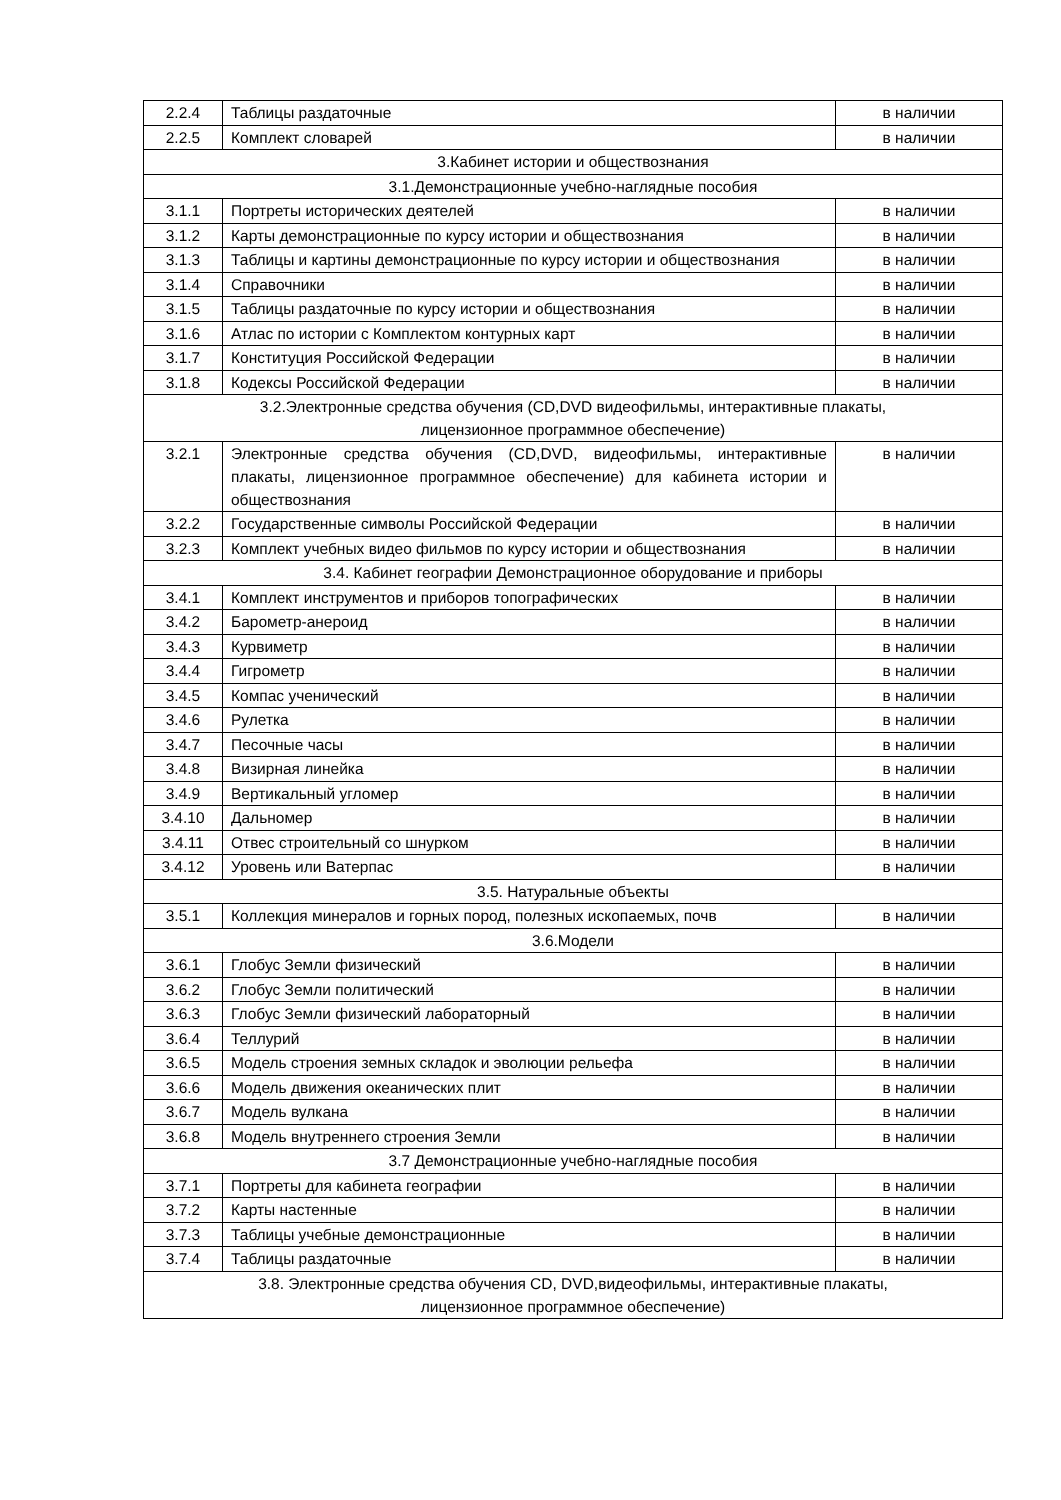| 2.2.4 | Таблицы раздаточные | в наличии |
| 2.2.5 | Комплект словарей | в наличии |
| 3.Кабинет истории и обществознания | | |
| 3.1.Демонстрационные учебно-наглядные пособия | | |
| 3.1.1 | Портреты исторических деятелей | в наличии |
| 3.1.2 | Карты демонстрационные по курсу истории и обществознания | в наличии |
| 3.1.3 | Таблицы и картины демонстрационные по курсу истории и обществознания | в наличии |
| 3.1.4 | Справочники | в наличии |
| 3.1.5 | Таблицы раздаточные по курсу истории и обществознания | в наличии |
| 3.1.6 | Атлас по истории с Комплектом контурных карт | в наличии |
| 3.1.7 | Конституция Российской Федерации | в наличии |
| 3.1.8 | Кодексы Российской Федерации | в наличии |
| 3.2.Электронные средства обучения (CD,DVD видеофильмы, интерактивные плакаты, лицензионное программное обеспечение) | | |
| 3.2.1 | Электронные средства обучения (CD,DVD, видеофильмы, интерактивные плакаты, лицензионное программное обеспечение) для кабинета истории и обществознания | в наличии |
| 3.2.2 | Государственные символы Российской Федерации | в наличии |
| 3.2.3 | Комплект учебных видео фильмов по курсу истории и обществознания | в наличии |
| 3.4. Кабинет географии Демонстрационное оборудование и приборы | | |
| 3.4.1 | Комплект инструментов и приборов топографических | в наличии |
| 3.4.2 | Барометр-анероид | в наличии |
| 3.4.3 | Курвиметр | в наличии |
| 3.4.4 | Гигрометр | в наличии |
| 3.4.5 | Компас ученический | в наличии |
| 3.4.6 | Рулетка | в наличии |
| 3.4.7 | Песочные часы | в наличии |
| 3.4.8 | Визирная линейка | в наличии |
| 3.4.9 | Вертикальный угломер | в наличии |
| 3.4.10 | Дальномер | в наличии |
| 3.4.11 | Отвес строительный со шнурком | в наличии |
| 3.4.12 | Уровень или Ватерпас | в наличии |
| 3.5. Натуральные объекты | | |
| 3.5.1 | Коллекция минералов и горных пород, полезных ископаемых, почв | в наличии |
| 3.6.Модели | | |
| 3.6.1 | Глобус Земли физический | в наличии |
| 3.6.2 | Глобус Земли политический | в наличии |
| 3.6.3 | Глобус Земли физический лабораторный | в наличии |
| 3.6.4 | Теллурий | в наличии |
| 3.6.5 | Модель строения земных складок и эволюции рельефа | в наличии |
| 3.6.6 | Модель движения океанических плит | в наличии |
| 3.6.7 | Модель вулкана | в наличии |
| 3.6.8 | Модель внутреннего строения Земли | в наличии |
| 3.7 Демонстрационные учебно-наглядные пособия | | |
| 3.7.1 | Портреты для кабинета географии | в наличии |
| 3.7.2 | Карты настенные | в наличии |
| 3.7.3 | Таблицы учебные демонстрационные | в наличии |
| 3.7.4 | Таблицы раздаточные | в наличии |
| 3.8. Электронные средства обучения CD, DVD,видеофильмы, интерактивные плакаты, лицензионное программное обеспечение) | | |